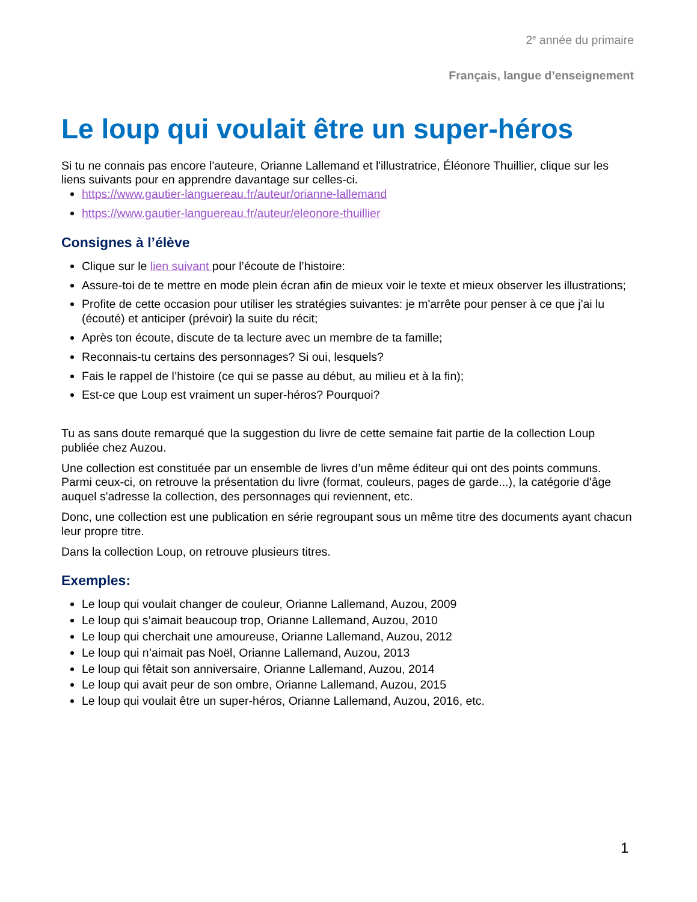2<sup>e</sup> année du primaire
Français, langue d’enseignement
Le loup qui voulait être un super-héros
Si tu ne connais pas encore l'auteure, Orianne Lallemand et l'illustratrice, Éléonore Thuillier, clique sur les liens suivants pour en apprendre davantage sur celles-ci.
https://www.gautier-languereau.fr/auteur/orianne-lallemand
https://www.gautier-languereau.fr/auteur/eleonore-thuillier
Consignes à l’élève
Clique sur le lien suivant pour l’écoute de l’histoire:
Assure-toi de te mettre en mode plein écran afin de mieux voir le texte et mieux observer les illustrations;
Profite de cette occasion pour utiliser les stratégies suivantes: je m'arrête pour penser à ce que j'ai lu (écouté) et anticiper (prévoir) la suite du récit;
Après ton écoute, discute de ta lecture avec un membre de ta famille;
Reconnais-tu certains des personnages? Si oui, lesquels?
Fais le rappel de l’histoire (ce qui se passe au début, au milieu et à la fin);
Est-ce que Loup est vraiment un super-héros? Pourquoi?
Tu as sans doute remarqué que la suggestion du livre de cette semaine fait partie de la collection Loup publiée chez Auzou.
Une collection est constituée par un ensemble de livres d’un même éditeur qui ont des points communs. Parmi ceux-ci, on retrouve la présentation du livre (format, couleurs, pages de garde...), la catégorie d'âge auquel s'adresse la collection, des personnages qui reviennent, etc.
Donc, une collection est une publication en série regroupant sous un même titre des documents ayant chacun leur propre titre.
Dans la collection Loup, on retrouve plusieurs titres.
Exemples:
Le loup qui voulait changer de couleur, Orianne Lallemand, Auzou, 2009
Le loup qui s’aimait beaucoup trop, Orianne Lallemand, Auzou, 2010
Le loup qui cherchait une amoureuse, Orianne Lallemand, Auzou, 2012
Le loup qui n’aimait pas Noël, Orianne Lallemand, Auzou, 2013
Le loup qui fêtait son anniversaire, Orianne Lallemand, Auzou, 2014
Le loup qui avait peur de son ombre, Orianne Lallemand, Auzou, 2015
Le loup qui voulait être un super-héros, Orianne Lallemand, Auzou, 2016, etc.
1